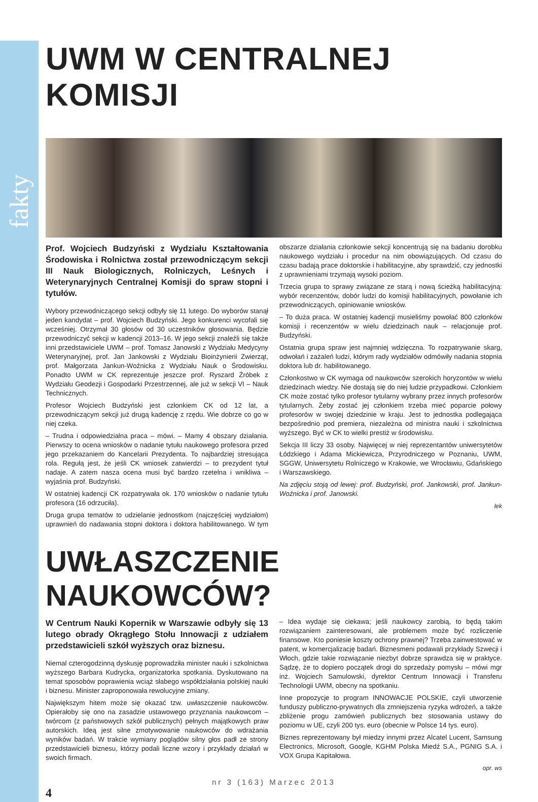fakty
UWM W CENTRALNEJ KOMISJI
Prof. Wojciech Budzyński z Wydziału Kształtowania Środowiska i Rolnictwa został przewodniczącym sekcji III Nauk Biologicznych, Rolniczych, Leśnych i Weterynaryjnych Centralnej Komisji do spraw stopni i tytułów.
Wybory przewodniczącego sekcji odbyły się 11 lutego. Do wyborów stanął jeden kandydat – prof. Wojciech Budzyński. Jego konkurenci wycofali się wcześniej. Otrzymał 30 głosów od 30 uczestników głosowania. Będzie przewodniczyć sekcji w kadencji 2013–16. W jego sekcji znaleźli się także inni przedstawiciele UWM – prof. Tomasz Janowski z Wydziału Medycyny Weterynaryjnej, prof. Jan Jankowski z Wydziału Bioinżynierii Zwierząt, prof. Małgorzata Jankun-Woźnicka z Wydziału Nauk o Środowisku. Ponadto UWM w CK reprezentuje jeszcze prof. Ryszard Źróbek z Wydziału Geodezji i Gospodarki Przestrzennej, ale już w sekcji VI – Nauk Technicznych.
Profesor Wojciech Budzyński jest członkiem CK od 12 lat, a przewodniczącym sekcji już drugą kadencję z rzędu. Wie dobrze co go w niej czeka.
– Trudna i odpowiedzialna praca – mówi. – Mamy 4 obszary działania. Pierwszy to ocena wniosków o nadanie tytułu naukowego profesora przed jego przekazaniem do Kancelarii Prezydenta. To najbardziej stresująca rola. Regułą jest, że jeśli CK wniosek zatwierdzi – to prezydent tytuł nadaje. A zatem nasza ocena musi być bardzo rzetelna i wnikliwa – wyjaśnia prof. Budzyński.
W ostatniej kadencji CK rozpatrywała ok. 170 wniosków o nadanie tytułu profesora (16 odrzuciła).
Druga grupa tematów to udzielanie jednostkom (najczęściej wydziałom) uprawnień do nadawania stopni doktora i doktora habilitowanego. W tym obszarze działania członkowie sekcji koncentrują się na badaniu dorobku naukowego wydziału i procedur na nim obowiązujących. Od czasu do czasu badają prace doktorskie i habilitacyjne, aby sprawdzić, czy jednostki z uprawnieniami trzymają wysoki poziom.
Trzecia grupa to sprawy związane ze starą i nową ścieżką habilitacyjną: wybór recenzentów, dobór ludzi do komisji habilitacyjnych, powołanie ich przewodniczących, opiniowanie wniosków.
– To duża praca. W ostatniej kadencji musieliśmy powołać 800 członków komisji i recenzentów w wielu dziedzinach nauk – relacjonuje prof. Budzyński.
Ostatnia grupa spraw jest najmniej wdzięczna. To rozpatrywanie skarg, odwołań i zażaleń ludzi, którym rady wydziałów odmówiły nadania stopnia doktora lub dr. habilitowanego.
Członkostwo w CK wymaga od naukowców szerokich horyzontów w wielu dziedzinach wiedzy. Nie dostają się do niej ludzie przypadkowi. Członkiem CK może zostać tylko profesor tytularny wybrany przez innych profesorów tytularnych. Żeby zostać jej członkiem trzeba mieć poparcie połowy profesorów w swojej dziedzinie w kraju. Jest to jednostka podlegająca bezpośrednio pod premiera, niezależna od ministra nauki i szkolnictwa wyższego. Być w CK to wielki prestiż w środowisku.
Sekcja III liczy 33 osoby. Najwięcej w niej reprezentantów uniwersytetów Łódzkiego i Adama Mickiewicza, Przyrodniczego w Poznaniu, UWM, SGGW, Uniwersytetu Rolniczego w Krakowie, we Wrocławiu, Gdańskiego i Warszawskiego.
Na zdjęciu stoją od lewej: prof. Budzyński, prof. Jankowski, prof. Jankun-Woźnicka i prof. Janowski.
lek
UWŁASZCZENIE NAUKOWCÓW?
W Centrum Nauki Kopernik w Warszawie odbyły się 13 lutego obrady Okrągłego Stołu Innowacji z udziałem przedstawicieli szkół wyższych oraz biznesu.
Niemal czterogodzinną dyskusję poprowadziła minister nauki i szkolnictwa wyższego Barbara Kudrycka, organizatorka spotkania. Dyskutowano na temat sposobów poprawienia wciąż słabego współdziałania polskiej nauki i biznesu. Minister zaproponowała rewolucyjne zmiany.
Największym hitem może się okazać tzw. uwłaszczenie naukowców. Opierałoby się ono na zasadzie ustawowego przyznania naukowcom – twórcom (z państwowych szkół publicznych) pełnych majątkowych praw autorskich. Ideą jest silne zmotywowanie naukowców do wdrażania wyników badań. W trakcie wymiany poglądów silny głos padł ze strony przedstawicieli biznesu, którzy podali liczne wzory i przykłady działań w swoich firmach.
– Idea wydaje się ciekawa; jeśli naukowcy zarobią, to będą takim rozwiązaniem zainteresowani, ale problemem może być rozliczenie finansowe. Kto poniesie koszty ochrony prawnej? Trzeba zainwestować w patent, w komercjalizację badań. Biznesmeni podawali przykłady Szwecji i Włoch, gdzie takie rozwiązanie niezbyt dobrze sprawdza się w praktyce. Sądzę, że to dopiero początek drogi do sprzedaży pomysłu – mówi mgr inż. Wojciech Samulowski, dyrektor Centrum Innowacji i Transferu Technologii UWM, obecny na spotkaniu.
Inne propozycje to program INNOWACJE POLSKIE, czyli utworzenie funduszy publiczno-prywatnych dla zmniejszenia ryzyka wdrożeń, a także zbliżenie progu zamówień publicznych bez stosowania ustawy do poziomu w UE, czyli 200 tys. euro (obecnie w Polsce 14 tys. euro).
Biznes reprezentowany był miedzy innymi przez Alcatel Lucent, Samsung Electronics, Microsoft, Google, KGHM Polska Miedź S.A., PGNIG S.A. i VOX Grupa Kapitałowa.
opr. ws
nr 3 (163) Marzec 2013
4